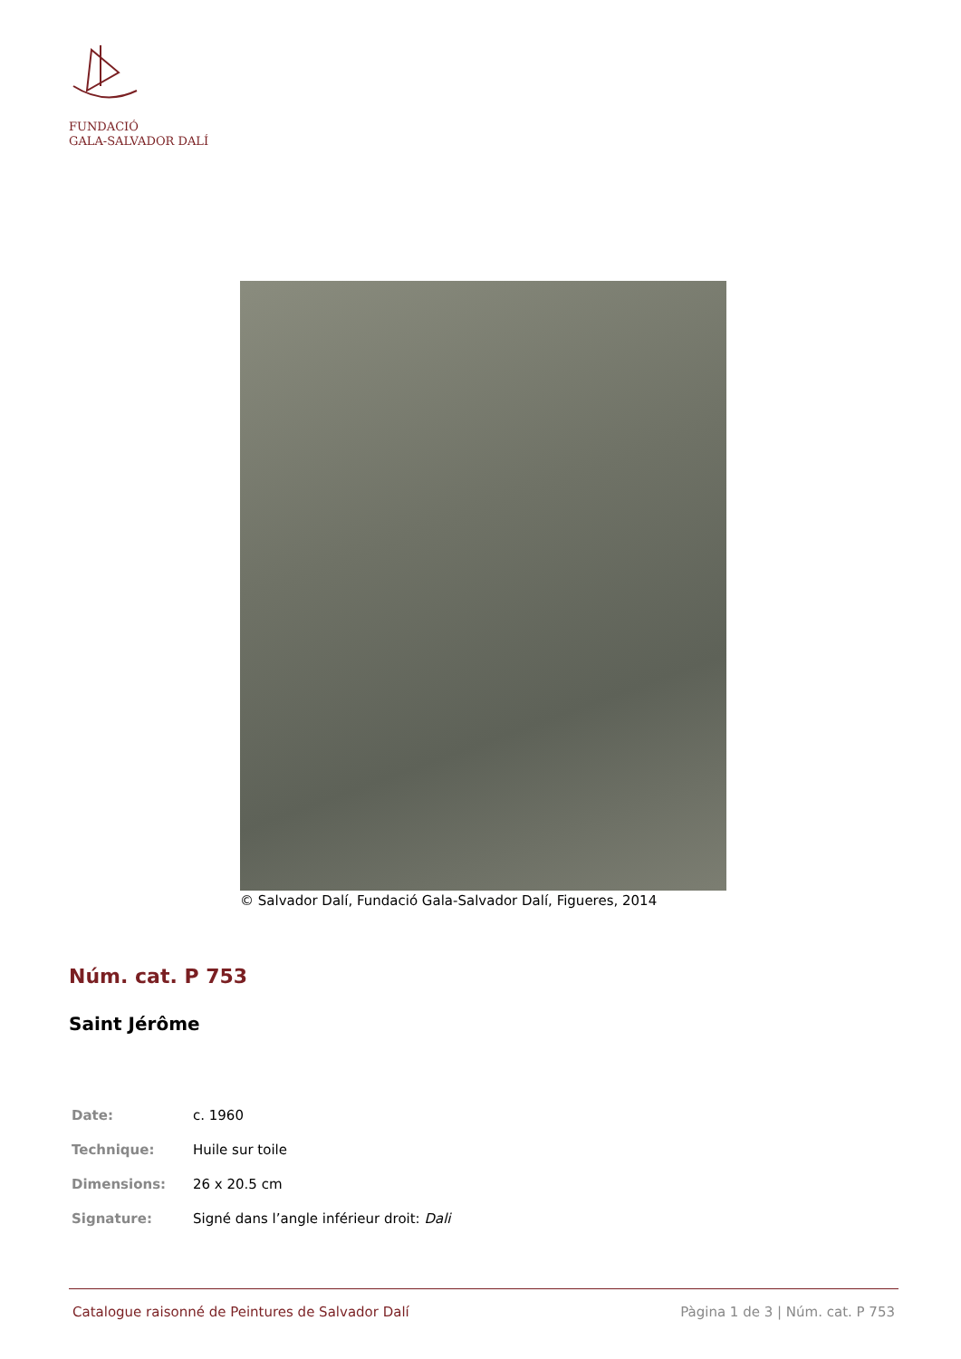FUNDACIÓ
GALA-SALVADOR DALÍ
© Salvador Dalí, Fundació Gala-Salvador Dalí, Figueres, 2014
Núm. cat. P 753
Saint Jérôme
| Date: | c. 1960 |
| Technique: | Huile sur toile |
| Dimensions: | 26 x 20.5 cm |
| Signature: | Signé dans l’angle inférieur droit: Dali |
Catalogue raisonné de Peintures de Salvador Dalí Pàgina 1 de 3 | Núm. cat. P 753